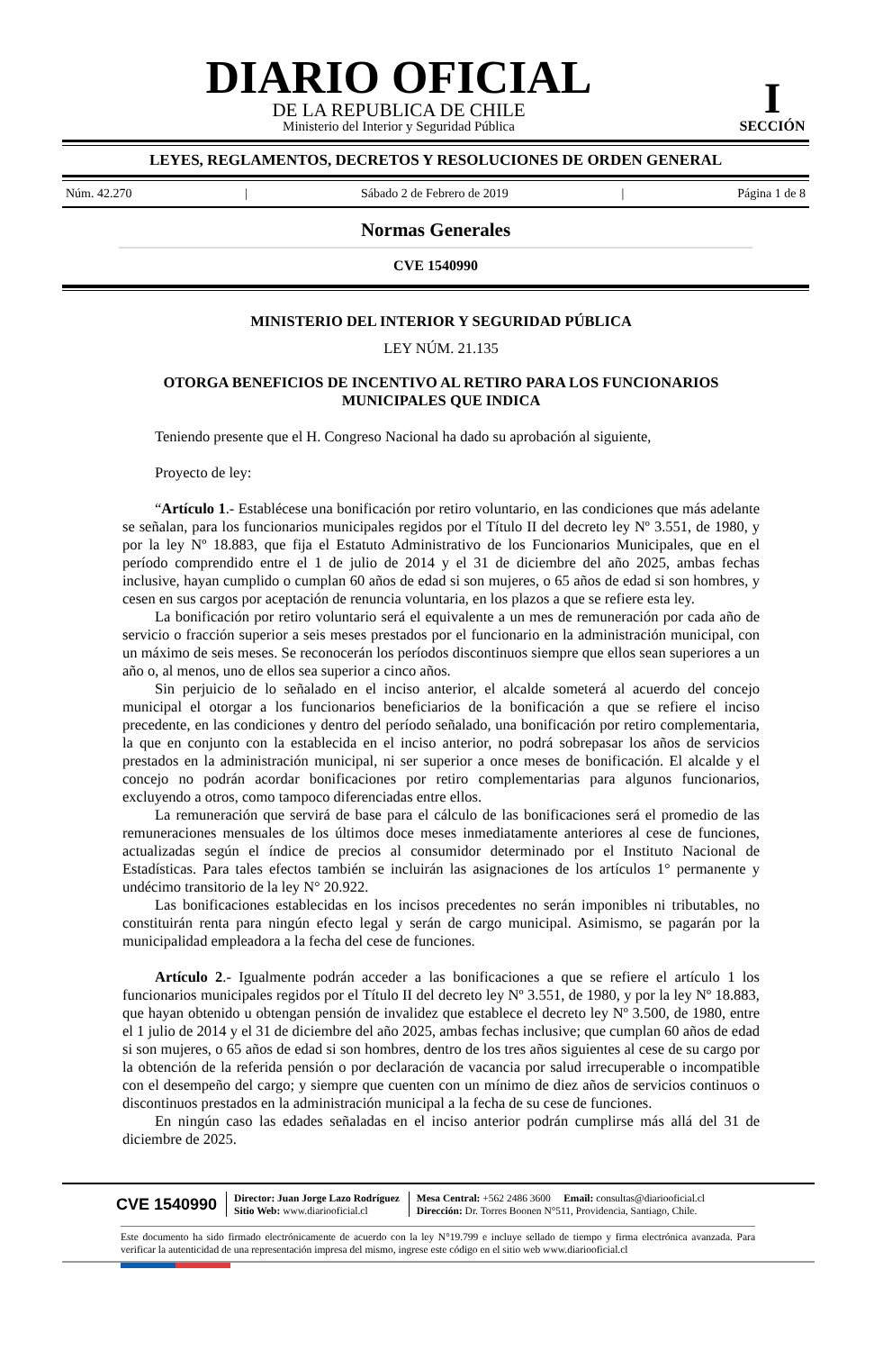DIARIO OFICIAL
DE LA REPUBLICA DE CHILE
Ministerio del Interior y Seguridad Pública
I
SECCIÓN
LEYES, REGLAMENTOS, DECRETOS Y RESOLUCIONES DE ORDEN GENERAL
Núm. 42.270 | Sábado 2 de Febrero de 2019 | Página 1 de 8
Normas Generales
CVE 1540990
MINISTERIO DEL INTERIOR Y SEGURIDAD PÚBLICA
LEY NÚM. 21.135
OTORGA BENEFICIOS DE INCENTIVO AL RETIRO PARA LOS FUNCIONARIOS MUNICIPALES QUE INDICA
Teniendo presente que el H. Congreso Nacional ha dado su aprobación al siguiente,
Proyecto de ley:
“Artículo 1.- Establécese una bonificación por retiro voluntario, en las condiciones que más adelante se señalan, para los funcionarios municipales regidos por el Título II del decreto ley Nº 3.551, de 1980, y por la ley Nº 18.883, que fija el Estatuto Administrativo de los Funcionarios Municipales, que en el período comprendido entre el 1 de julio de 2014 y el 31 de diciembre del año 2025, ambas fechas inclusive, hayan cumplido o cumplan 60 años de edad si son mujeres, o 65 años de edad si son hombres, y cesen en sus cargos por aceptación de renuncia voluntaria, en los plazos a que se refiere esta ley.
La bonificación por retiro voluntario será el equivalente a un mes de remuneración por cada año de servicio o fracción superior a seis meses prestados por el funcionario en la administración municipal, con un máximo de seis meses. Se reconocerán los períodos discontinuos siempre que ellos sean superiores a un año o, al menos, uno de ellos sea superior a cinco años.
Sin perjuicio de lo señalado en el inciso anterior, el alcalde someterá al acuerdo del concejo municipal el otorgar a los funcionarios beneficiarios de la bonificación a que se refiere el inciso precedente, en las condiciones y dentro del período señalado, una bonificación por retiro complementaria, la que en conjunto con la establecida en el inciso anterior, no podrá sobrepasar los años de servicios prestados en la administración municipal, ni ser superior a once meses de bonificación. El alcalde y el concejo no podrán acordar bonificaciones por retiro complementarias para algunos funcionarios, excluyendo a otros, como tampoco diferenciadas entre ellos.
La remuneración que servirá de base para el cálculo de las bonificaciones será el promedio de las remuneraciones mensuales de los últimos doce meses inmediatamente anteriores al cese de funciones, actualizadas según el índice de precios al consumidor determinado por el Instituto Nacional de Estadísticas. Para tales efectos también se incluirán las asignaciones de los artículos 1° permanente y undécimo transitorio de la ley N° 20.922.
Las bonificaciones establecidas en los incisos precedentes no serán imponibles ni tributables, no constituirán renta para ningún efecto legal y serán de cargo municipal. Asimismo, se pagarán por la municipalidad empleadora a la fecha del cese de funciones.
Artículo 2.- Igualmente podrán acceder a las bonificaciones a que se refiere el artículo 1 los funcionarios municipales regidos por el Título II del decreto ley Nº 3.551, de 1980, y por la ley Nº 18.883, que hayan obtenido u obtengan pensión de invalidez que establece el decreto ley Nº 3.500, de 1980, entre el 1 julio de 2014 y el 31 de diciembre del año 2025, ambas fechas inclusive; que cumplan 60 años de edad si son mujeres, o 65 años de edad si son hombres, dentro de los tres años siguientes al cese de su cargo por la obtención de la referida pensión o por declaración de vacancia por salud irrecuperable o incompatible con el desempeño del cargo; y siempre que cuenten con un mínimo de diez años de servicios continuos o discontinuos prestados en la administración municipal a la fecha de su cese de funciones.
En ningún caso las edades señaladas en el inciso anterior podrán cumplirse más allá del 31 de diciembre de 2025.
CVE 1540990 Director: Juan Jorge Lazo Rodríguez
Sitio Web: www.diariooficial.cl Mesa Central: +562 2486 3600 Email: consultas@diariooficial.cl
Dirección: Dr. Torres Boonen N°511, Providencia, Santiago, Chile.
Este documento ha sido firmado electrónicamente de acuerdo con la ley N°19.799 e incluye sellado de tiempo y firma electrónica avanzada. Para verificar la autenticidad de una representación impresa del mismo, ingrese este código en el sitio web www.diariooficial.cl